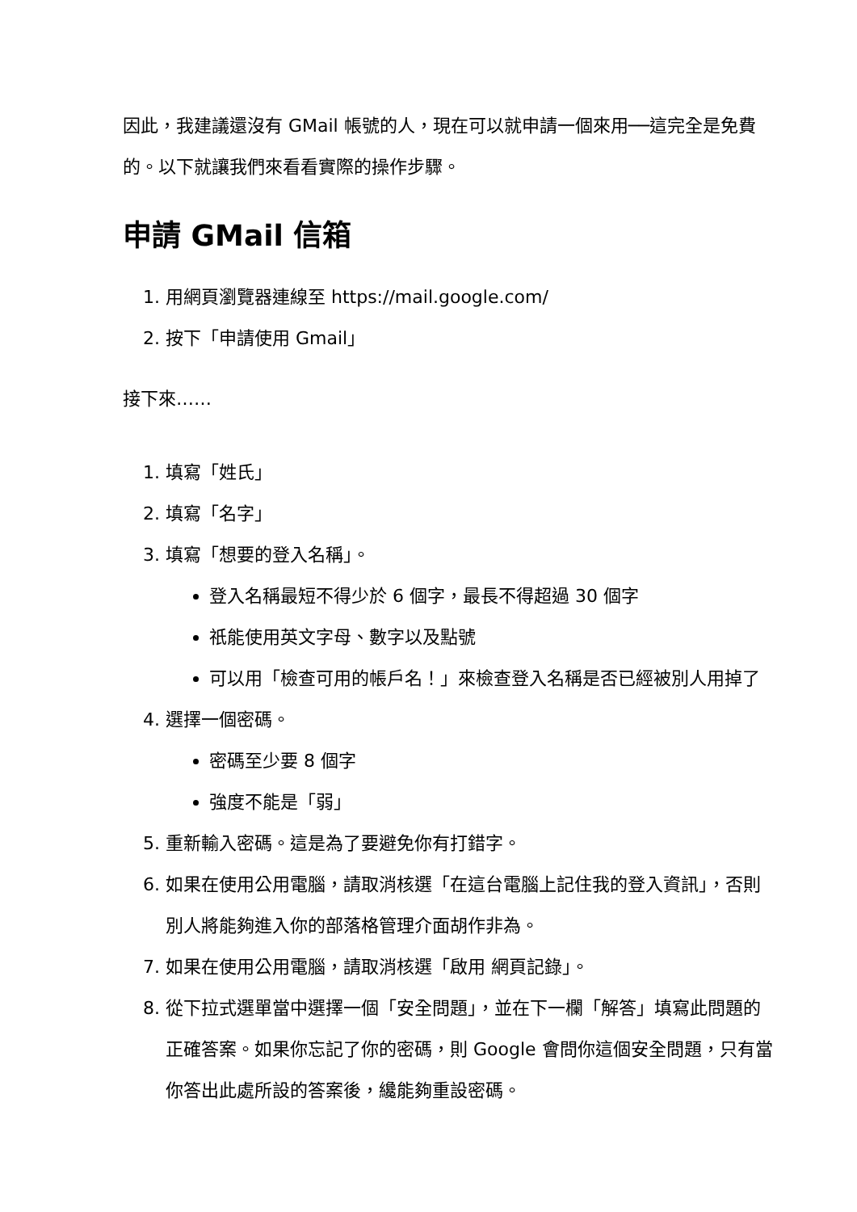因此，我建議還沒有 GMail 帳號的人，現在可以就申請一個來用──這完全是免費的。以下就讓我們來看看實際的操作步驟。
申請 GMail 信箱
1. 用網頁瀏覽器連線至 https://mail.google.com/
2. 按下「申請使用 Gmail」
接下來……
1. 填寫「姓氏」
2. 填寫「名字」
3. 填寫「想要的登入名稱」。
登入名稱最短不得少於 6 個字，最長不得超過 30 個字
祇能使用英文字母、數字以及點號
可以用「檢查可用的帳戶名！」來檢查登入名稱是否已經被別人用掉了
4. 選擇一個密碼。
密碼至少要 8 個字
強度不能是「弱」
5. 重新輸入密碼。這是為了要避免你有打錯字。
6. 如果在使用公用電腦，請取消核選「在這台電腦上記住我的登入資訊」，否則別人將能夠進入你的部落格管理介面胡作非為。
7. 如果在使用公用電腦，請取消核選「啟用 網頁記錄」。
8. 從下拉式選單當中選擇一個「安全問題」，並在下一欄「解答」填寫此問題的正確答案。如果你忘記了你的密碼，則 Google 會問你這個安全問題，只有當你答出此處所設的答案後，纔能夠重設密碼。